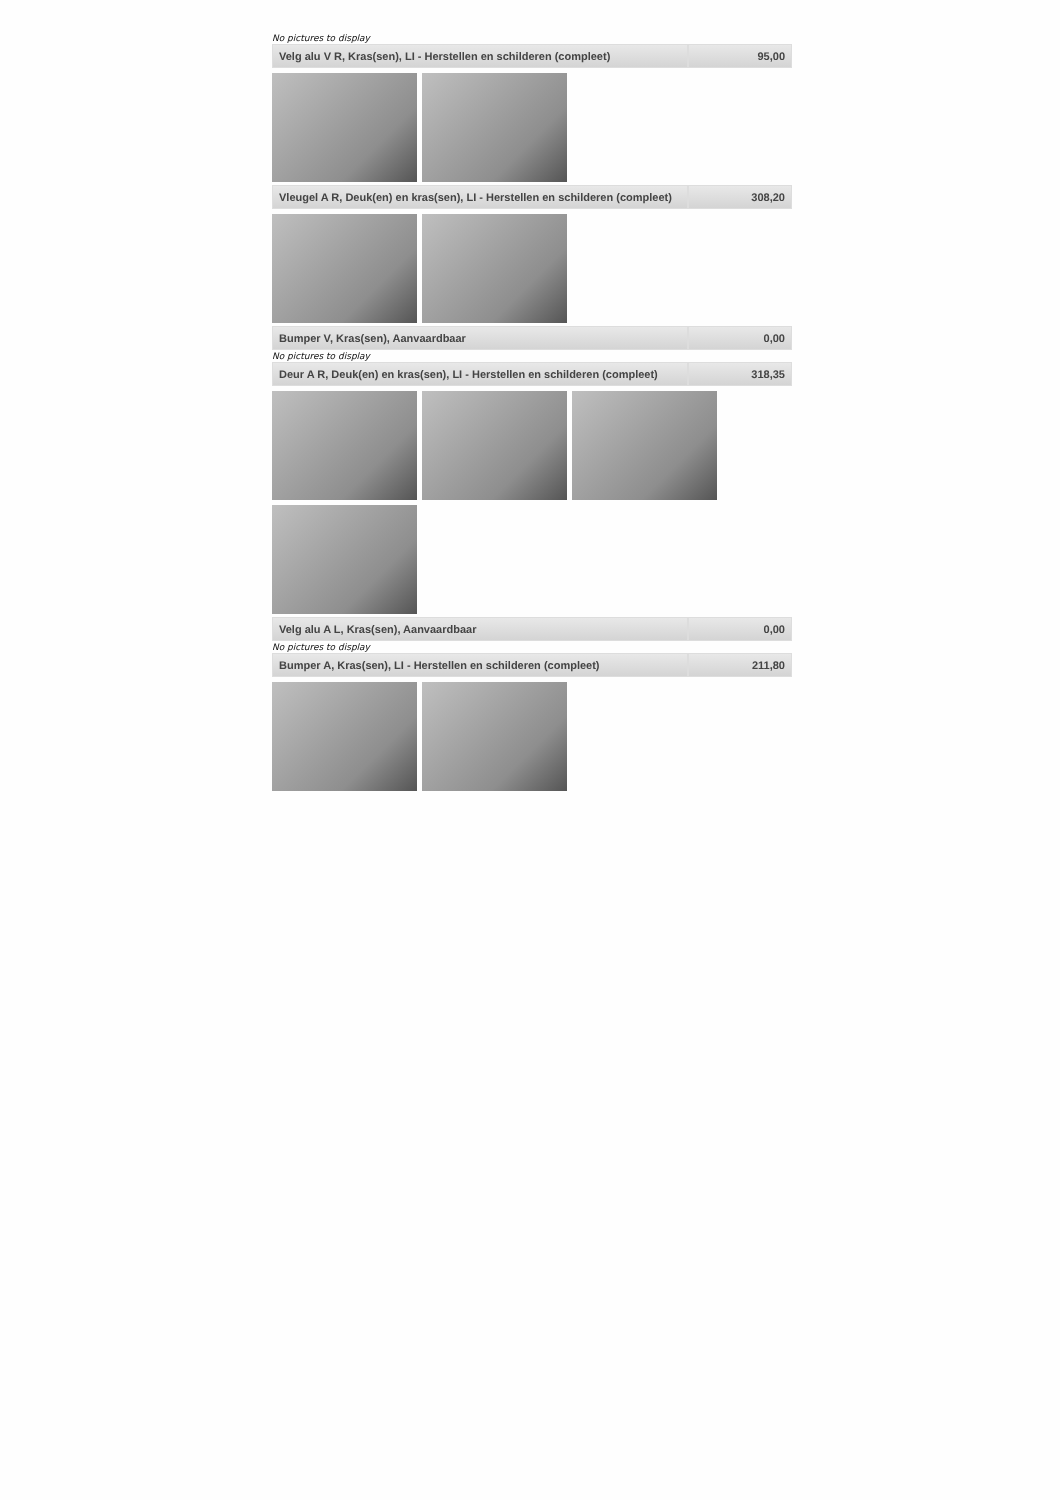No pictures to display
| Velg alu V R, Kras(sen), LI - Herstellen en schilderen (compleet) | 95,00 |
| Vleugel A R, Deuk(en) en kras(sen), LI - Herstellen en schilderen (compleet) | 308,20 |
| Bumper V, Kras(sen), Aanvaardbaar | 0,00 |
No pictures to display
| Deur A R, Deuk(en) en kras(sen), LI - Herstellen en schilderen (compleet) | 318,35 |
| Velg alu A L, Kras(sen), Aanvaardbaar | 0,00 |
No pictures to display
| Bumper A, Kras(sen), LI - Herstellen en schilderen (compleet) | 211,80 |